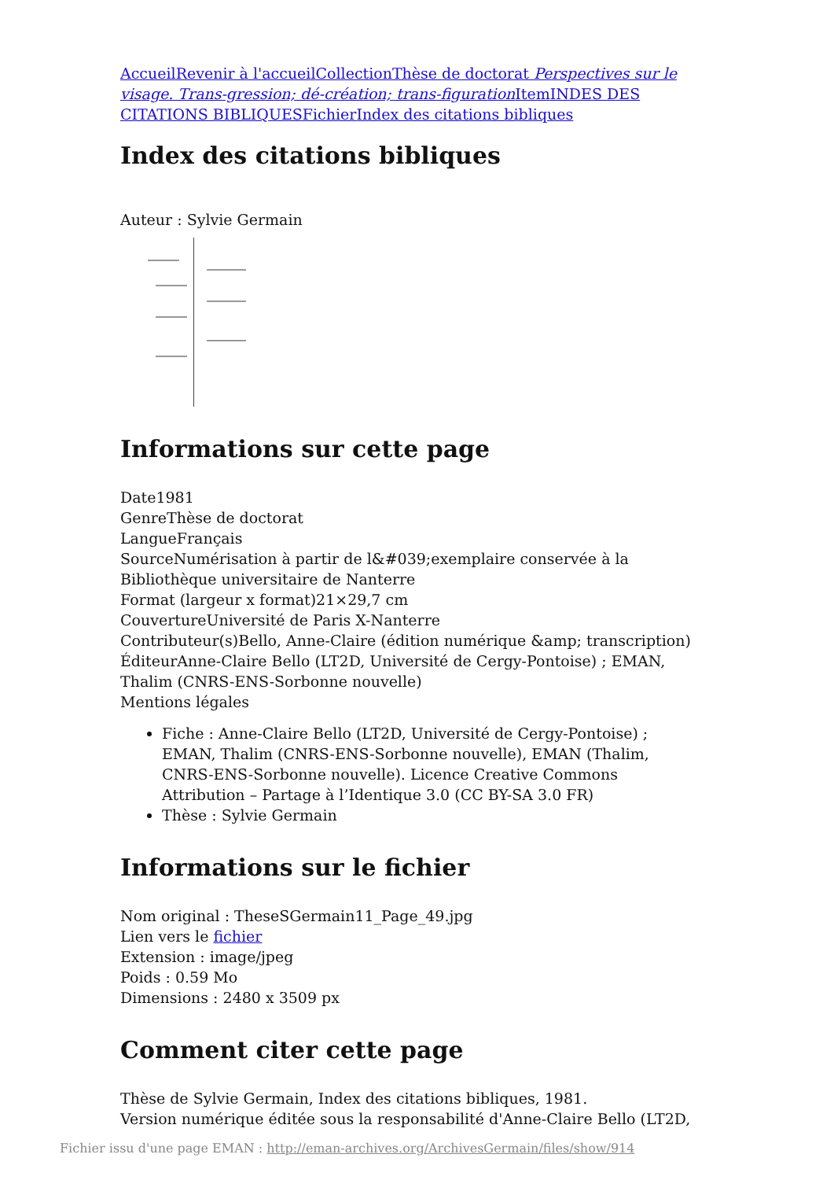Accueil Revenir à l'accueil Collection Thèse de doctorat Perspectives sur le visage. Trans-gression; dé-création; trans-figuration Item INDES DES CITATIONS BIBLIQUES Fichier Index des citations bibliques
Index des citations bibliques
Auteur : Sylvie Germain
Informations sur cette page
Date1981
GenreThèse de doctorat
LangueFrançais
SourceNumérisation à partir de l&#039;exemplaire conservée à la Bibliothèque universitaire de Nanterre
Format (largeur x format)21×29,7 cm
CouvertureUniversité de Paris X-Nanterre
Contributeur(s)Bello, Anne-Claire (édition numérique &amp; transcription)
ÉditeurAnne-Claire Bello (LT2D, Université de Cergy-Pontoise) ; EMAN, Thalim (CNRS-ENS-Sorbonne nouvelle)
Mentions légales
Fiche : Anne-Claire Bello (LT2D, Université de Cergy-Pontoise) ; EMAN, Thalim (CNRS-ENS-Sorbonne nouvelle), EMAN (Thalim, CNRS-ENS-Sorbonne nouvelle). Licence Creative Commons Attribution – Partage à l’Identique 3.0 (CC BY-SA 3.0 FR)
Thèse : Sylvie Germain
Informations sur le fichier
Nom original : TheseSGermain11_Page_49.jpg
Lien vers le fichier
Extension : image/jpeg
Poids : 0.59 Mo
Dimensions : 2480 x 3509 px
Comment citer cette page
Thèse de Sylvie Germain, Index des citations bibliques, 1981.
Version numérique éditée sous la responsabilité d'Anne-Claire Bello (LT2D,
Fichier issu d'une page EMAN : http://eman-archives.org/ArchivesGermain/files/show/914